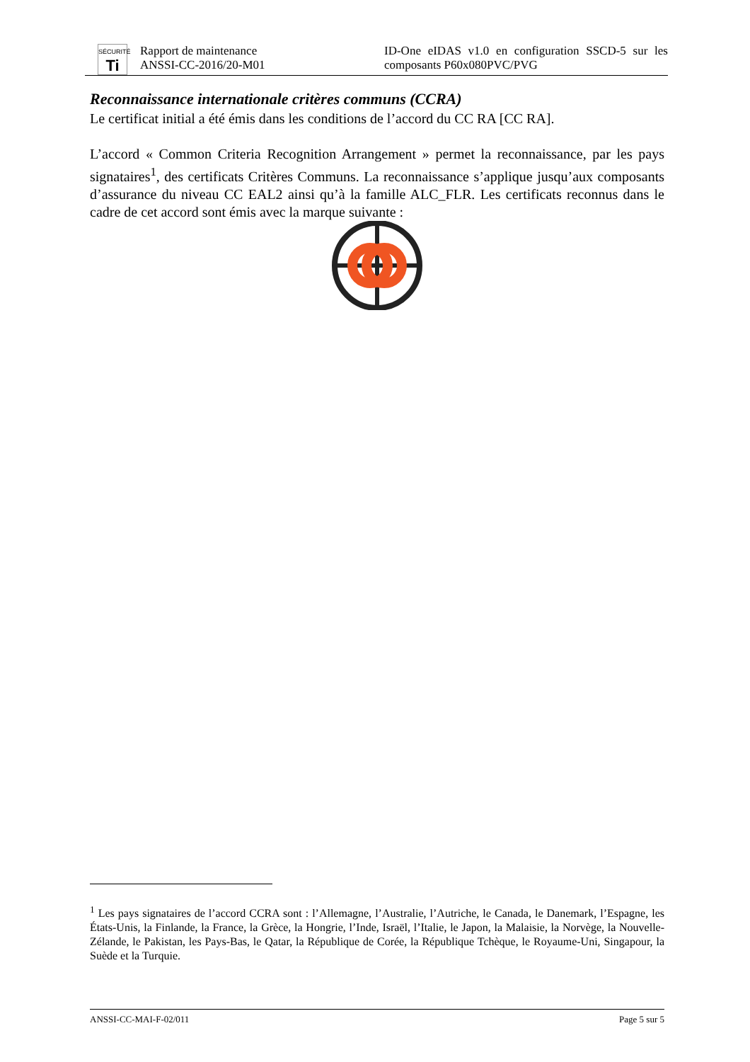SÉCURITÉ
Ti
Rapport de maintenance
ANSSI-CC-2016/20-M01
ID-One eIDAS v1.0 en configuration SSCD-5 sur les composants P60x080PVC/PVG
Reconnaissance internationale critères communs (CCRA)
Le certificat initial a été émis dans les conditions de l’accord du CC RA [CC RA].
L’accord « Common Criteria Recognition Arrangement » permet la reconnaissance, par les pays signataires<sup>1</sup>, des certificats Critères Communs. La reconnaissance s’applique jusqu’aux composants d’assurance du niveau CC EAL2 ainsi qu’à la famille ALC_FLR. Les certificats reconnus dans le cadre de cet accord sont émis avec la marque suivante :
<sup>1</sup> Les pays signataires de l’accord CCRA sont : l’Allemagne, l’Australie, l’Autriche, le Canada, le Danemark, l’Espagne, les États-Unis, la Finlande, la France, la Grèce, la Hongrie, l’Inde, Israël, l’Italie, le Japon, la Malaisie, la Norvège, la Nouvelle-Zélande, le Pakistan, les Pays-Bas, le Qatar, la République de Corée, la République Tchèque, le Royaume-Uni, Singapour, la Suède et la Turquie.
ANSSI-CC-MAI-F-02/011 Page 5 sur 5